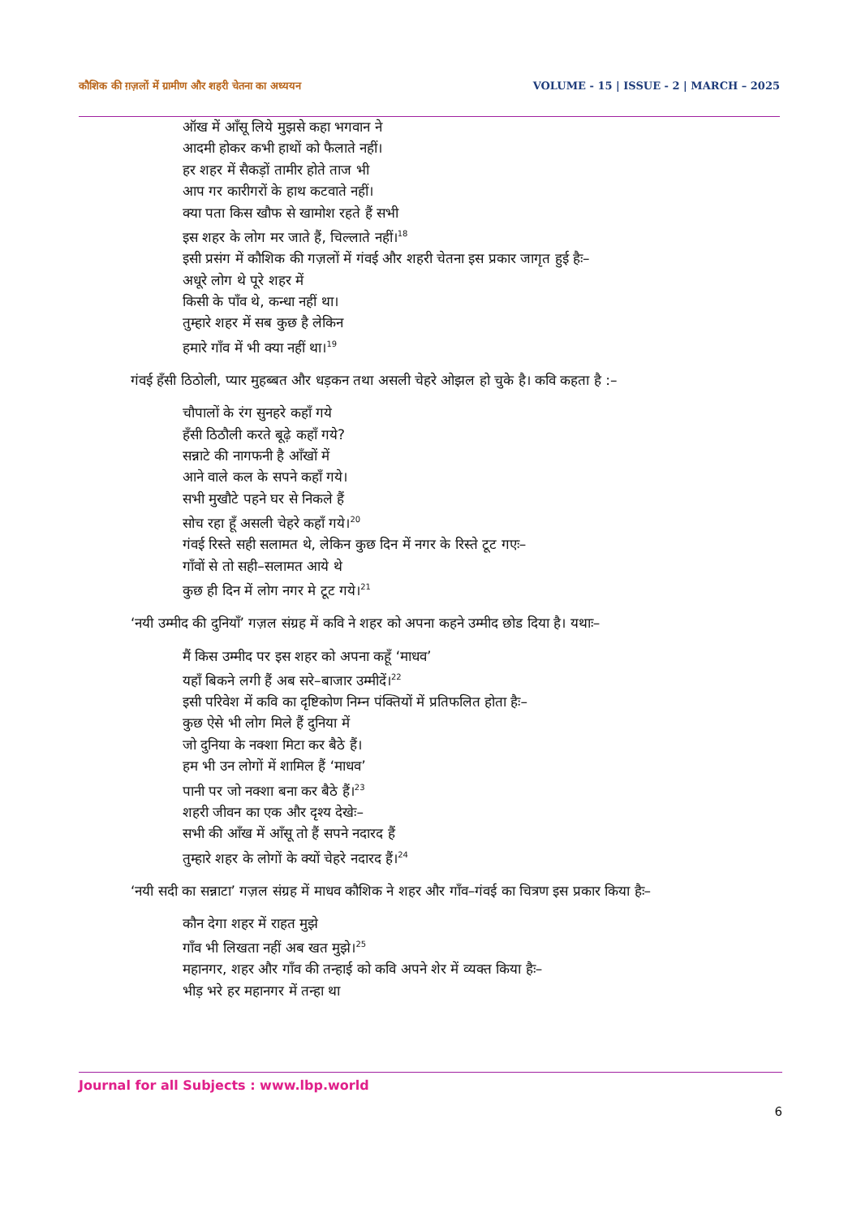कौशिक की ग़ज़लों में ग्रामीण और शहरी चेतना का अध्ययन VOLUME - 15 | ISSUE - 2 | MARCH – 2025
ऑख में आँसू लिये मुझसे कहा भगवान ने
आदमी होकर कभी हाथों को फैलाते नहीं।
हर शहर में सैकड़ों तामीर होते ताज भी
आप गर कारीगरों के हाथ कटवाते नहीं।
क्या पता किस खौफ से खामोश रहते हैं सभी
इस शहर के लोग मर जाते हैं, चिल्लाते नहीं।<sup>18</sup>
इसी प्रसंग में कौशिक की गज़लों में गंवई और शहरी चेतना इस प्रकार जागृत हुई हैः–
अधूरे लोग थे पूरे शहर में
किसी के पाँव थे, कन्धा नहीं था।
तुम्हारे शहर में सब कुछ है लेकिन
हमारे गाँव में भी क्या नहीं था।<sup>19</sup>
गंवई हँसी ठिठोली, प्यार मुहब्बत और धड़कन तथा असली चेहरे ओझल हो चुके है। कवि कहता है :–
चौपालों के रंग सुनहरे कहाँ गये
हँसी ठिठौली करते बूढ़े कहाँ गये?
सन्नाटे की नागफनी है आँखों में
आने वाले कल के सपने कहाँ गये।
सभी मुखौटे पहने घर से निकले हैं
सोच रहा हूँ असली चेहरे कहाँ गये।<sup>20</sup>
गंवई रिस्ते सही सलामत थे, लेकिन कुछ दिन में नगर के रिस्ते टूट गएः–
गाँवों से तो सही–सलामत आये थे
कुछ ही दिन में लोग नगर मे टूट गये।<sup>21</sup>
‘नयी उम्मीद की दुनियाँ’ गज़ल संग्रह में कवि ने शहर को अपना कहने उम्मीद छोड दिया है। यथाः–
मैं किस उम्मीद पर इस शहर को अपना कहूँ ‘माधव’
यहाँ बिकने लगी हैं अब सरे–बाजार उम्मीदें।<sup>22</sup>
इसी परिवेश में कवि का दृष्टिकोण निम्न पंक्तियों में प्रतिफलित होता हैः–
कुछ ऐसे भी लोग मिले हैं दुनिया में
जो दुनिया के नक्शा मिटा कर बैठे हैं।
हम भी उन लोगों में शामिल हैं ‘माधव’
पानी पर जो नक्शा बना कर बैठे हैं।<sup>23</sup>
शहरी जीवन का एक और दृश्य देखेः–
सभी की आँख में आँसू तो हैं सपने नदारद हैं
तुम्हारे शहर के लोगों के क्यों चेहरे नदारद हैं।<sup>24</sup>
‘नयी सदी का सन्नाटा’ गज़ल संग्रह में माधव कौशिक ने शहर और गाँव–गंवई का चित्रण इस प्रकार किया हैः–
कौन देगा शहर में राहत मुझे
गाँव भी लिखता नहीं अब खत मुझे।<sup>25</sup>
महानगर, शहर और गाँव की तन्हाई को कवि अपने शेर में व्यक्त किया हैः–
भीड़ भरे हर महानगर में तन्हा था
Journal for all Subjects : www.lbp.world
6